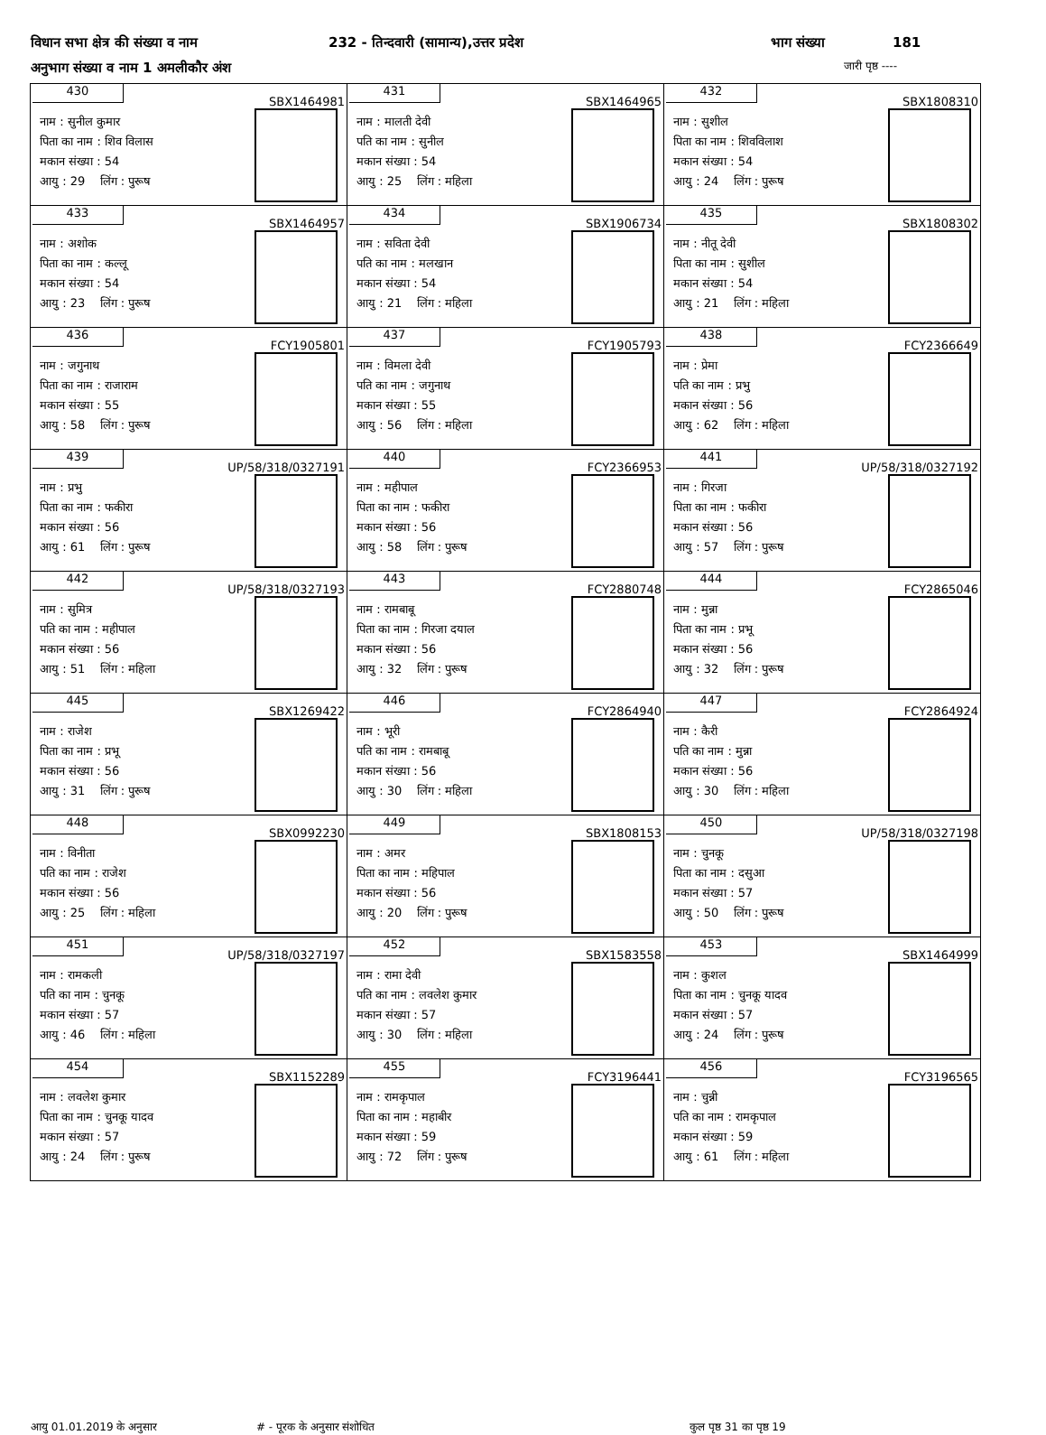विधान सभा क्षेत्र की संख्या व नाम 232 - तिन्दवारी (सामान्य),उत्तर प्रदेश भाग संख्या 181
अनुभाग संख्या व नाम 1 अमलीकौर अंश जारी पृष्ठ ----
| 430 SBX1464981 नाम : सुनील कुमार पिता का नाम : शिव विलास मकान संख्या : 54 आयु : 29 लिंग : पुरूष | 431 SBX1464965 नाम : मालती देवी पति का नाम : सुनील मकान संख्या : 54 आयु : 25 लिंग : महिला | 432 SBX1808310 नाम : सुशील पिता का नाम : शिवविलाश मकान संख्या : 54 आयु : 24 लिंग : पुरूष |
| 433 SBX1464957 नाम : अशोक पिता का नाम : कल्लू मकान संख्या : 54 आयु : 23 लिंग : पुरूष | 434 SBX1906734 नाम : सविता देवी पति का नाम : मलखान मकान संख्या : 54 आयु : 21 लिंग : महिला | 435 SBX1808302 नाम : नीतू देवी पिता का नाम : सुशील मकान संख्या : 54 आयु : 21 लिंग : महिला |
| 436 FCY1905801 नाम : जगुनाथ पिता का नाम : राजाराम मकान संख्या : 55 आयु : 58 लिंग : पुरूष | 437 FCY1905793 नाम : विमला देवी पति का नाम : जगुनाथ मकान संख्या : 55 आयु : 56 लिंग : महिला | 438 FCY2366649 नाम : प्रेमा पति का नाम : प्रभु मकान संख्या : 56 आयु : 62 लिंग : महिला |
| 439 UP/58/318/0327191 नाम : प्रभु पिता का नाम : फकीरा मकान संख्या : 56 आयु : 61 लिंग : पुरूष | 440 FCY2366953 नाम : महीपाल पिता का नाम : फकीरा मकान संख्या : 56 आयु : 58 लिंग : पुरूष | 441 UP/58/318/0327192 नाम : गिरजा पिता का नाम : फकीरा मकान संख्या : 56 आयु : 57 लिंग : पुरूष |
| 442 UP/58/318/0327193 नाम : सुमित्र पति का नाम : महीपाल मकान संख्या : 56 आयु : 51 लिंग : महिला | 443 FCY2880748 नाम : रामबाबू पिता का नाम : गिरजा दयाल मकान संख्या : 56 आयु : 32 लिंग : पुरूष | 444 FCY2865046 नाम : मुन्ना पिता का नाम : प्रभू मकान संख्या : 56 आयु : 32 लिंग : पुरूष |
| 445 SBX1269422 नाम : राजेश पिता का नाम : प्रभू मकान संख्या : 56 आयु : 31 लिंग : पुरूष | 446 FCY2864940 नाम : भूरी पति का नाम : रामबाबू मकान संख्या : 56 आयु : 30 लिंग : महिला | 447 FCY2864924 नाम : कैरी पति का नाम : मुन्ना मकान संख्या : 56 आयु : 30 लिंग : महिला |
| 448 SBX0992230 नाम : विनीता पति का नाम : राजेश मकान संख्या : 56 आयु : 25 लिंग : महिला | 449 SBX1808153 नाम : अमर पिता का नाम : महिपाल मकान संख्या : 56 आयु : 20 लिंग : पुरूष | 450 UP/58/318/0327198 नाम : चुनकू पिता का नाम : दसुआ मकान संख्या : 57 आयु : 50 लिंग : पुरूष |
| 451 UP/58/318/0327197 नाम : रामकली पति का नाम : चुनकू मकान संख्या : 57 आयु : 46 लिंग : महिला | 452 SBX1583558 नाम : रामा देवी पति का नाम : लवलेश कुमार मकान संख्या : 57 आयु : 30 लिंग : महिला | 453 SBX1464999 नाम : कुशल पिता का नाम : चुनकू यादव मकान संख्या : 57 आयु : 24 लिंग : पुरूष |
| 454 SBX1152289 नाम : लवलेश कुमार पिता का नाम : चुनकू यादव मकान संख्या : 57 आयु : 24 लिंग : पुरूष | 455 FCY3196441 नाम : रामकृपाल पिता का नाम : महाबीर मकान संख्या : 59 आयु : 72 लिंग : पुरूष | 456 FCY3196565 नाम : चुन्नी पति का नाम : रामकृपाल मकान संख्या : 59 आयु : 61 लिंग : महिला |
आयु 01.01.2019 के अनुसार # - पूरक के अनुसार संशोधित कुल पृष्ठ 31 का पृष्ठ 19